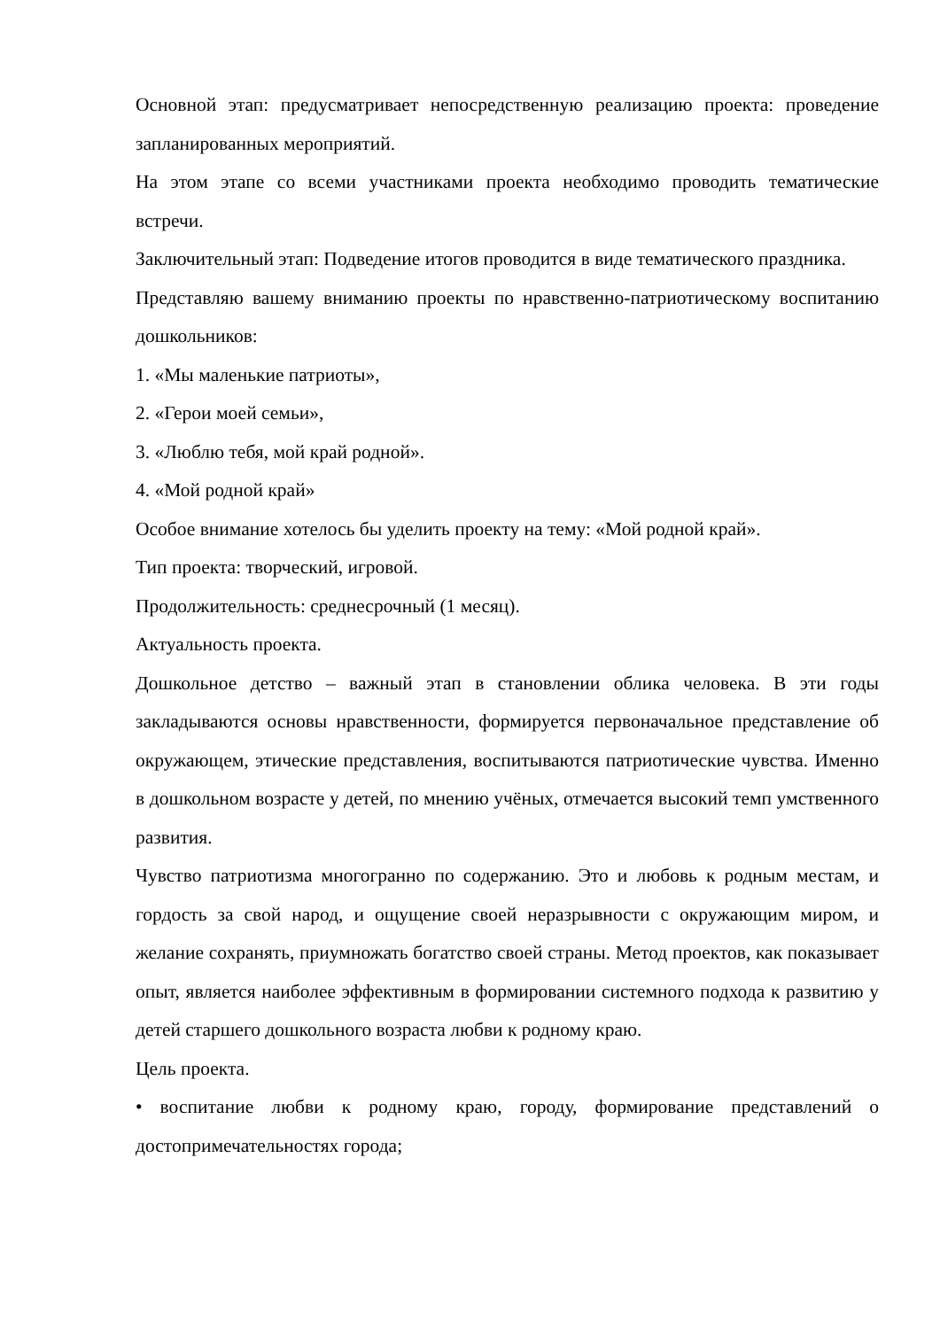Основной этап: предусматривает непосредственную реализацию проекта: проведение запланированных мероприятий.
На этом этапе со всеми участниками проекта необходимо проводить тематические встречи.
Заключительный этап: Подведение итогов проводится в виде тематического праздника.
Представляю вашему вниманию проекты по нравственно-патриотическому воспитанию дошкольников:
1. «Мы маленькие патриоты»,
2. «Герои моей семьи»,
3. «Люблю тебя, мой край родной».
4. «Мой родной край»
Особое внимание хотелось бы уделить проекту на тему: «Мой родной край».
Тип проекта: творческий, игровой.
Продолжительность: среднесрочный (1 месяц).
Актуальность проекта.
Дошкольное детство – важный этап в становлении облика человека. В эти годы закладываются основы нравственности, формируется первоначальное представление об окружающем, этические представления, воспитываются патриотические чувства. Именно в дошкольном возрасте у детей, по мнению учёных, отмечается высокий темп умственного развития.
Чувство патриотизма многогранно по содержанию. Это и любовь к родным местам, и гордость за свой народ, и ощущение своей неразрывности с окружающим миром, и желание сохранять, приумножать богатство своей страны. Метод проектов, как показывает опыт, является наиболее эффективным в формировании системного подхода к развитию у детей старшего дошкольного возраста любви к родному краю.
Цель проекта.
• воспитание любви к родному краю, городу, формирование представлений о достопримечательностях города;